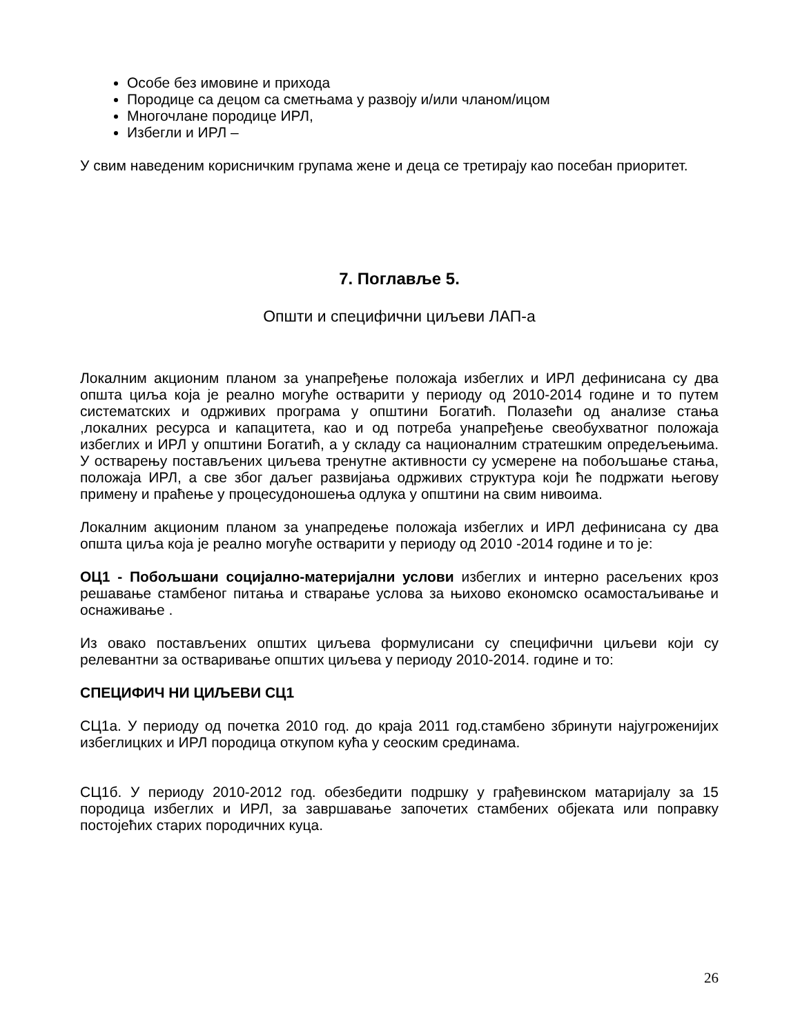Особе без имовине и прихода
Породице са децом са сметњама у развоју и/или чланом/ицом
Многочлане породице ИРЛ,
Избегли и ИРЛ –
У свим наведеним корисничким групама жене и деца се третирају као посебан приоритет.
7. Поглавље 5.
Општи и специфични циљеви ЛАП-а
Локалним акционим планом за унапређење положаја избеглих и ИРЛ дефинисана су два општа циља која је реално могуће остварити у периоду од 2010-2014 године и то путем систематских и одрживих програма у општини Богатић. Полазећи од анализе стања ,локалних ресурса и капацитета, као и од потреба унапређење свеобухватног положаја избеглих и ИРЛ у општини Богатић, а у складу са националним стратешким опредељењима. У остварењу постављених циљева тренутне активности су усмерене на побољшање стања, положаја ИРЛ, а све због даљег развијања одрживих структура који ће подржати његову примену и праћење у процесудоношења одлука у општини на свим нивоима.
Локалним акционим планом за унапредење положаја избеглих и ИРЛ дефинисана су два општа циља која је реално могуће остварити у периоду од 2010 -2014 године и то је:
ОЦ1 - Побољшани социјално-материјални услови избеглих и интерно расељених кроз решавање стамбеног питања и стварање услова за њихово економско осамостаљивање и оснаживање .
Из овако постављених општих циљева формулисани су специфични циљеви који су релевантни за остваривање општих циљева у периоду 2010-2014. године и то:
СПЕЦИФИЧ НИ ЦИЉЕВИ СЦ1
СЦ1а. У периоду од почетка 2010 год. до краја 2011 год.стамбено збринути најугроженијих избеглицких и ИРЛ породица откупом кућа у сеоским срединама.
СЦ1б. У периоду 2010-2012 год. обезбедити подршку у грађевинском матаријалу за 15 породица избеглих и ИРЛ, за завршавање започетих стамбених објеката или поправку постојећих старих породичних куца.
26